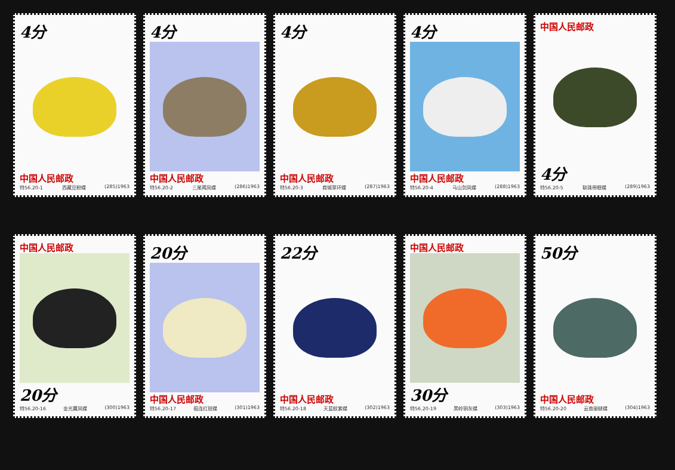4分
中国人民邮政
特56.20-1 西藏豆粉蝶 (285)1963
4分
中国人民邮政
特56.20-2 三尾褐凤蝶 (286)1963
4分
中国人民邮政
特56.20-3 商城翠环蝶 (287)1963
4分
中国人民邮政
特56.20-4 马山剑凤蝶 (288)1963
中国人民邮政
4分
特56.20-5 联珠带眼蝶 (289)1963
中国人民邮政
20分
特56.20-16 金光翼凤蝶 (300)1963
20分
中国人民邮政
特56.20-17 祖连红斑蝶 (301)1963
22分
中国人民邮政
特56.20-18 天蓝紋紫蝶 (302)1963
中国人民邮政
30分
特56.20-19 黑岭铜灰蝶 (303)1963
50分
中国人民邮政
特56.20-20 云南丽蛱蝶 (304)1963